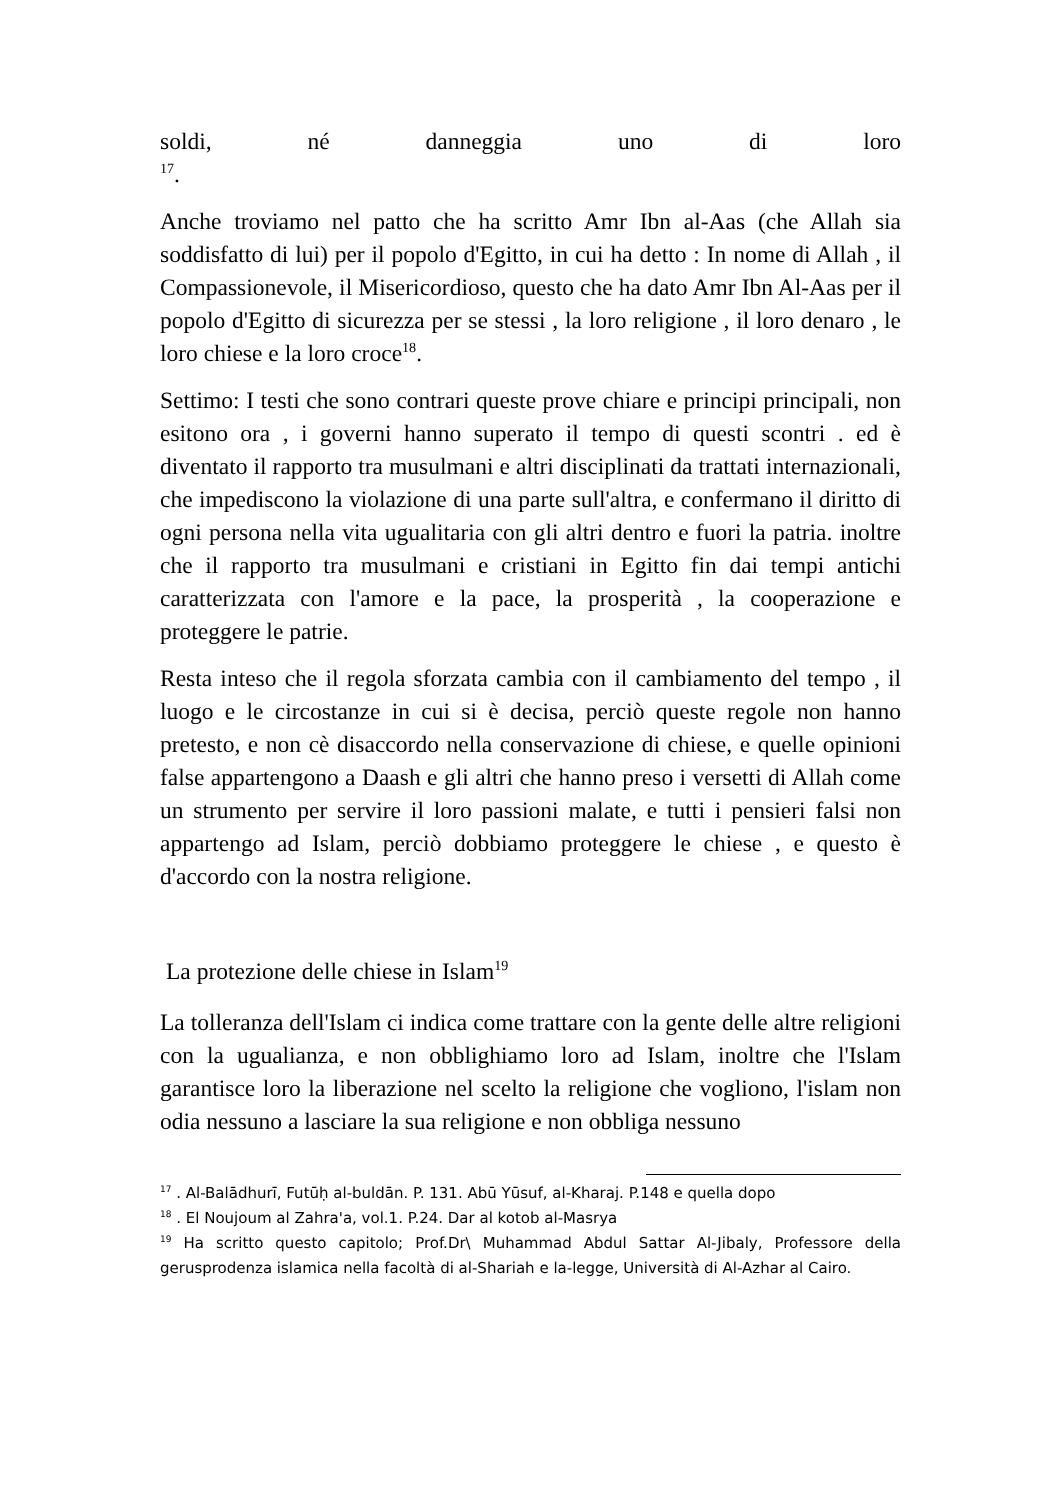soldi, né danneggia uno di loro
<sup>17</sup>.
Anche troviamo nel patto che ha scritto Amr Ibn al-Aas (che Allah sia soddisfatto di lui) per il popolo d'Egitto, in cui ha detto : In nome di Allah , il Compassionevole, il Misericordioso, questo che ha dato Amr Ibn Al-Aas per il popolo d'Egitto di sicurezza per se stessi , la loro religione , il loro denaro , le loro chiese e la loro croce<sup>18</sup>.
Settimo: I testi che sono contrari queste prove chiare e principi principali, non esitono ora , i governi hanno superato il tempo di questi scontri . ed è diventato il rapporto tra musulmani e altri disciplinati da trattati internazionali, che impediscono la violazione di una parte sull'altra, e confermano il diritto di ogni persona nella vita ugualitaria con gli altri dentro e fuori la patria. inoltre che il rapporto tra musulmani e cristiani in Egitto fin dai tempi antichi caratterizzata con l'amore e la pace, la prosperità , la cooperazione e proteggere le patrie.
Resta inteso che il regola sforzata cambia con il cambiamento del tempo , il luogo e le circostanze in cui si è decisa, perciò queste regole non hanno pretesto, e non cè disaccordo nella conservazione di chiese, e quelle opinioni false appartengono a Daash e gli altri che hanno preso i versetti di Allah come un strumento per servire il loro passioni malate, e tutti i pensieri falsi non appartengo ad Islam, perciò dobbiamo proteggere le chiese , e questo è d'accordo con la nostra religione.
La protezione delle chiese in Islam<sup>19</sup>
La tolleranza dell'Islam ci indica come trattare con la gente delle altre religioni con la ugualianza, e non obblighiamo loro ad Islam, inoltre che l'Islam garantisce loro la liberazione nel scelto la religione che vogliono, l'islam non odia nessuno a lasciare la sua religione e non obbliga nessuno
<sup>17</sup> . Al-Balādhurī, Futūḥ al-buldān. P. 131. Abū Yūsuf, al-Kharaj. P.148 e quella dopo
<sup>18</sup> . El Noujoum al Zahra'a, vol.1. P.24. Dar al kotob al-Masrya
<sup>19</sup> Ha scritto questo capitolo; Prof.Dr\ Muhammad Abdul Sattar Al-Jibaly, Professore della gerusprodenza islamica nella facoltà di al-Shariah e la-legge, Università di Al-Azhar al Cairo.